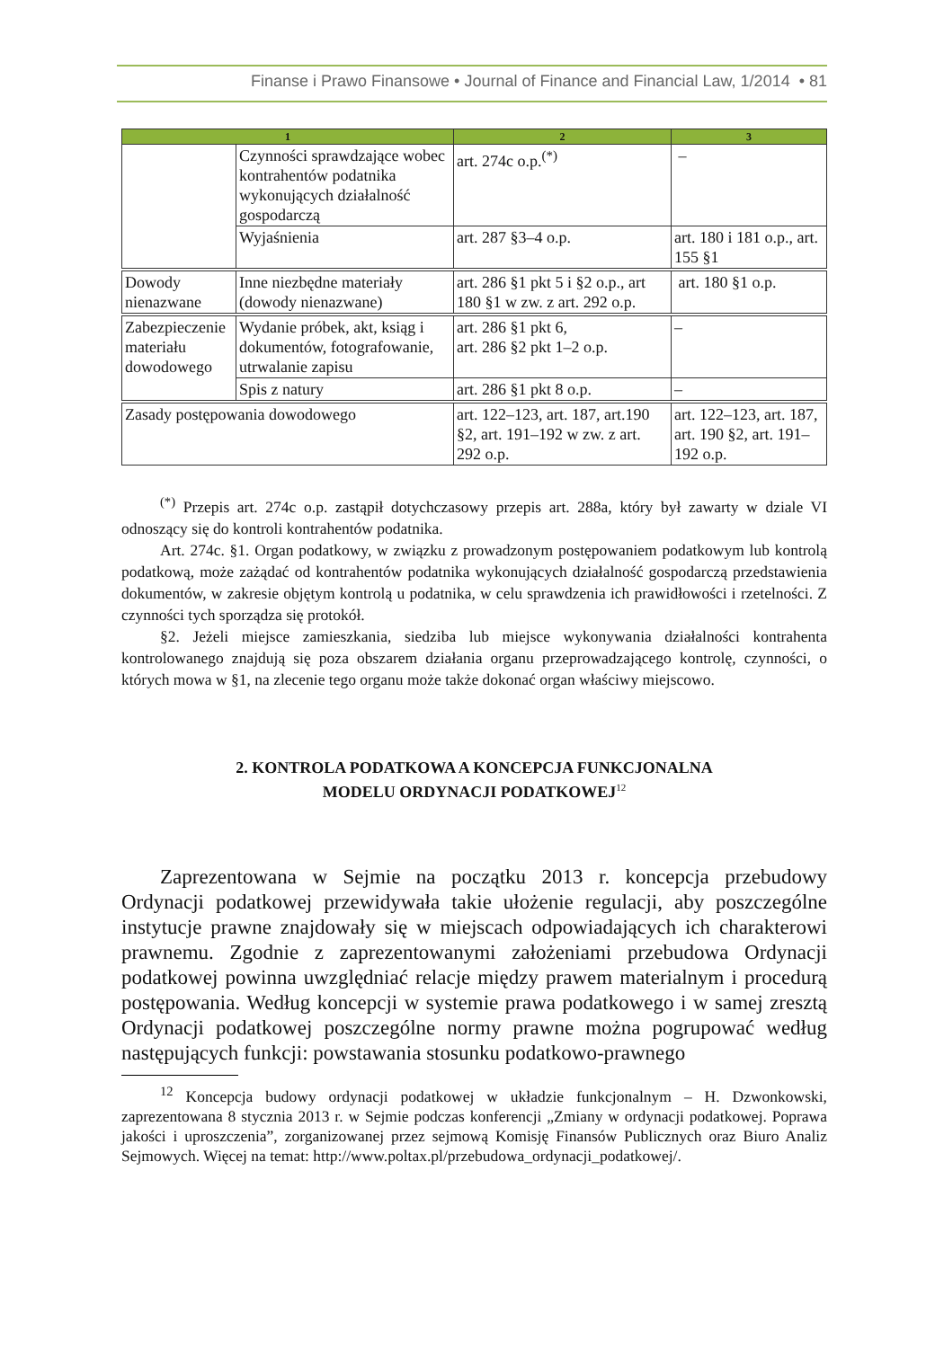Finanse i Prawo Finansowe • Journal of Finance and Financial Law, 1/2014 • 81
| 1 | | 2 | 3 |
| --- | --- | --- | --- |
| | Czynności sprawdzające wobec kontrahentów podatnika wykonujących działalność gospodarczą | art. 274c o.p.<sup>(*)</sup> | – |
| | Wyjaśnienia | art. 287 §3–4 o.p. | art. 180 i 181 o.p., art. 155 §1 |
| Dowody nienazwane | Inne niezbędne materiały (dowody nienazwane) | art. 286 §1 pkt 5 i §2 o.p., art 180 §1 w zw. z art. 292 o.p. | art. 180 §1 o.p. |
| Zabezpieczenie materiału dowodowego | Wydanie próbek, akt, ksiąg i dokumentów, fotografowanie, utrwalanie zapisu | art. 286 §1 pkt 6, art. 286 §2 pkt 1–2 o.p. | – |
| | Spis z natury | art. 286 §1 pkt 8 o.p. | – |
| Zasady postępowania dowodowego | | art. 122–123, art. 187, art.190 §2, art. 191–192 w zw. z art. 292 o.p. | art. 122–123, art. 187, art. 190 §2, art. 191–192 o.p. |
<sup>(*)</sup> Przepis art. 274c o.p. zastąpił dotychczasowy przepis art. 288a, który był zawarty w dziale VI odnoszący się do kontroli kontrahentów podatnika.
Art. 274c. §1. Organ podatkowy, w związku z prowadzonym postępowaniem podatkowym lub kontrolą podatkową, może zażądać od kontrahentów podatnika wykonujących działalność gospodarczą przedstawienia dokumentów, w zakresie objętym kontrolą u podatnika, w celu sprawdzenia ich prawidłowości i rzetelności. Z czynności tych sporządza się protokół.
§2. Jeżeli miejsce zamieszkania, siedziba lub miejsce wykonywania działalności kontrahenta kontrolowanego znajdują się poza obszarem działania organu przeprowadzającego kontrolę, czynności, o których mowa w §1, na zlecenie tego organu może także dokonać organ właściwy miejscowo.
2. KONTROLA PODATKOWA A KONCEPCJA FUNKCJONALNA
MODELU ORDYNACJI PODATKOWEJ<sup>12</sup>
Zaprezentowana w Sejmie na początku 2013 r. koncepcja przebudowy Ordynacji podatkowej przewidywała takie ułożenie regulacji, aby poszczególne instytucje prawne znajdowały się w miejscach odpowiadających ich charakterowi prawnemu. Zgodnie z zaprezentowanymi założeniami przebudowa Ordynacji podatkowej powinna uwzględniać relacje między prawem materialnym i procedurą postępowania. Według koncepcji w systemie prawa podatkowego i w samej zresztą Ordynacji podatkowej poszczególne normy prawne można pogrupować według następujących funkcji: powstawania stosunku podatkowo-prawnego
<sup>12</sup> Koncepcja budowy ordynacji podatkowej w układzie funkcjonalnym – H. Dzwonkowski, zaprezentowana 8 stycznia 2013 r. w Sejmie podczas konferencji „Zmiany w ordynacji podatkowej. Poprawa jakości i uproszczenia”, zorganizowanej przez sejmową Komisję Finansów Publicznych oraz Biuro Analiz Sejmowych. Więcej na temat: http://www.poltax.pl/przebudowa_ordynacji_podatkowej/.